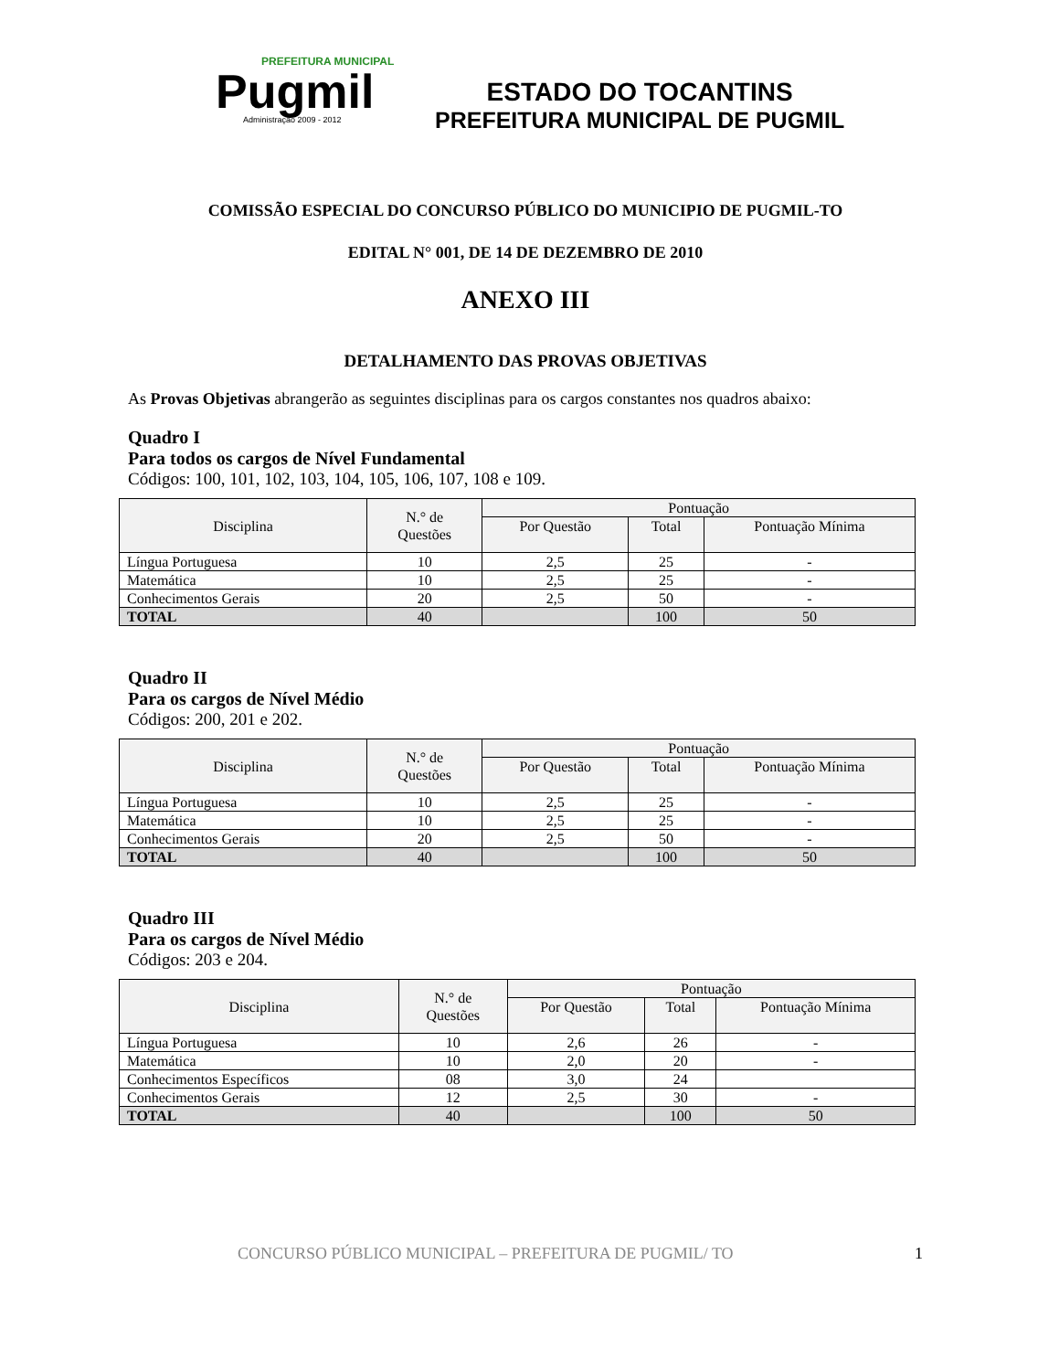PREFEITURA MUNICIPAL
Pugmil
Administração 2009 - 2012
ESTADO DO TOCANTINS
PREFEITURA MUNICIPAL DE PUGMIL
COMISSÃO ESPECIAL DO CONCURSO PÚBLICO DO MUNICIPIO DE PUGMIL-TO
EDITAL N° 001, DE 14 DE DEZEMBRO DE 2010
ANEXO III
DETALHAMENTO DAS PROVAS OBJETIVAS
As Provas Objetivas abrangerão as seguintes disciplinas para os cargos constantes nos quadros abaixo:
Quadro I
Para todos os cargos de Nível Fundamental
Códigos: 100, 101, 102, 103, 104, 105, 106, 107, 108 e 109.
| Disciplina | N.° de Questões | Pontuação | | |
| --- | --- | --- | --- | --- |
| | | Por Questão | Total | Pontuação Mínima |
| Língua Portuguesa | 10 | 2,5 | 25 | - |
| Matemática | 10 | 2,5 | 25 | - |
| Conhecimentos Gerais | 20 | 2,5 | 50 | - |
| TOTAL | 40 | | 100 | 50 |
Quadro II
Para os cargos de Nível Médio
Códigos: 200, 201 e 202.
| Disciplina | N.° de Questões | Pontuação | | |
| --- | --- | --- | --- | --- |
| | | Por Questão | Total | Pontuação Mínima |
| Língua Portuguesa | 10 | 2,5 | 25 | - |
| Matemática | 10 | 2,5 | 25 | - |
| Conhecimentos Gerais | 20 | 2,5 | 50 | - |
| TOTAL | 40 | | 100 | 50 |
Quadro III
Para os cargos de Nível Médio
Códigos: 203 e 204.
| Disciplina | N.° de Questões | Pontuação | | |
| --- | --- | --- | --- | --- |
| | | Por Questão | Total | Pontuação Mínima |
| Língua Portuguesa | 10 | 2,6 | 26 | - |
| Matemática | 10 | 2,0 | 20 | - |
| Conhecimentos Específicos | 08 | 3,0 | 24 | |
| Conhecimentos Gerais | 12 | 2,5 | 30 | - |
| TOTAL | 40 | | 100 | 50 |
CONCURSO PÚBLICO MUNICIPAL – PREFEITURA DE PUGMIL/ TO 1